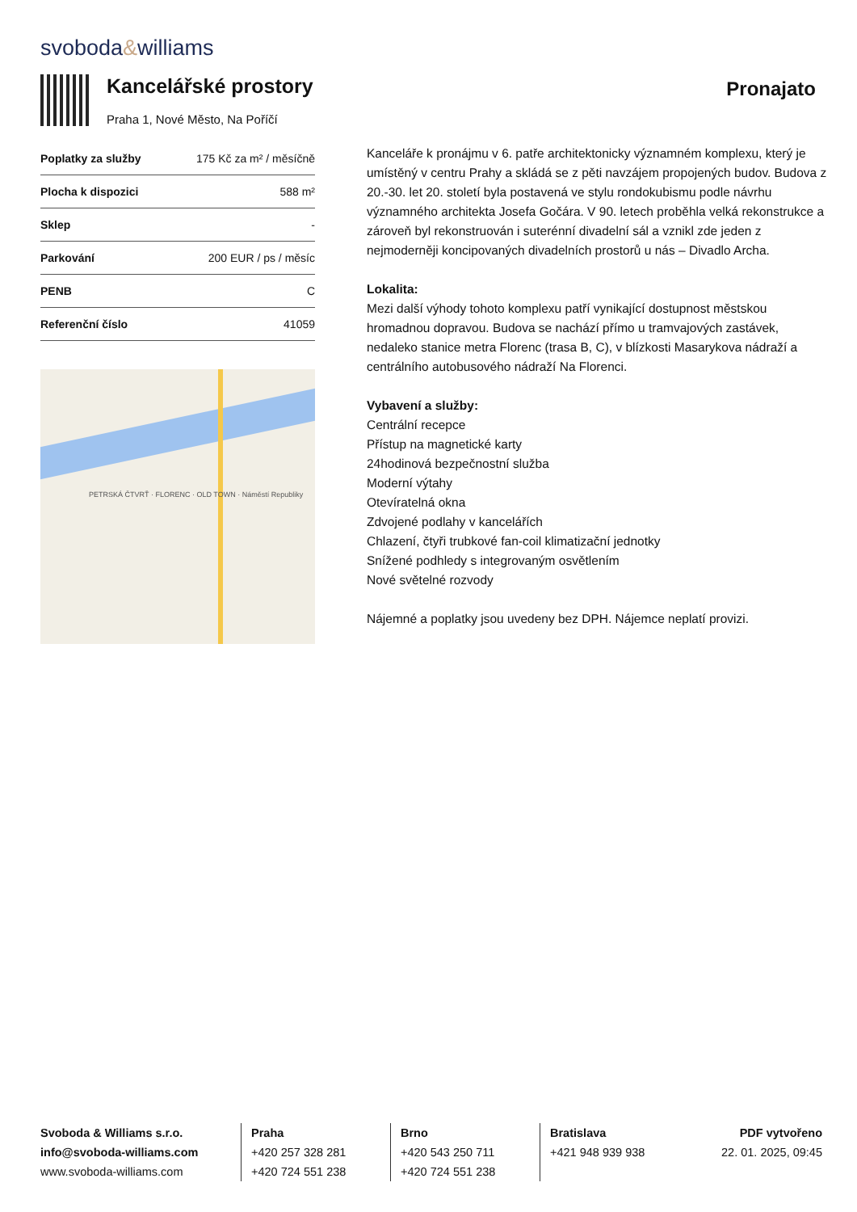svoboda&williams
Kancelářské prostory
Praha 1, Nové Město, Na Poříčí
Pronajato
| Poplatky za služby | 175 Kč za m² / měsíčně |
| Plocha k dispozici | 588 m² |
| Sklep | - |
| Parkování | 200 EUR / ps / měsíc |
| PENB | C |
| Referenční číslo | 41059 |
PETRSKÁ ČTVRŤ · FLORENC · OLD TOWN · Náměstí Republiky
Kanceláře k pronájmu v 6. patře architektonicky významném komplexu, který je umístěný v centru Prahy a skládá se z pěti navzájem propojených budov. Budova z 20.-30. let 20. století byla postavená ve stylu rondokubismu podle návrhu významného architekta Josefa Gočára. V 90. letech proběhla velká rekonstrukce a zároveň byl rekonstruován i suterénní divadelní sál a vznikl zde jeden z nejmoderněji koncipovaných divadelních prostorů u nás – Divadlo Archa.
Lokalita:
Mezi další výhody tohoto komplexu patří vynikající dostupnost městskou hromadnou dopravou. Budova se nachází přímo u tramvajových zastávek, nedaleko stanice metra Florenc (trasa B, C), v blízkosti Masarykova nádraží a centrálního autobusového nádraží Na Florenci.
Vybavení a služby:
Centrální recepce
Přístup na magnetické karty
24hodinová bezpečnostní služba
Moderní výtahy
Otevíratelná okna
Zdvojené podlahy v kancelářích
Chlazení, čtyři trubkové fan-coil klimatizační jednotky
Snížené podhledy s integrovaným osvětlením
Nové světelné rozvody
Nájemné a poplatky jsou uvedeny bez DPH. Nájemce neplatí provizi.
Svoboda & Williams s.r.o.
info@svoboda-williams.com
www.svoboda-williams.com
Praha
+420 257 328 281
+420 724 551 238
Brno
+420 543 250 711
+420 724 551 238
Bratislava
+421 948 939 938
PDF vytvořeno
22. 01. 2025, 09:45